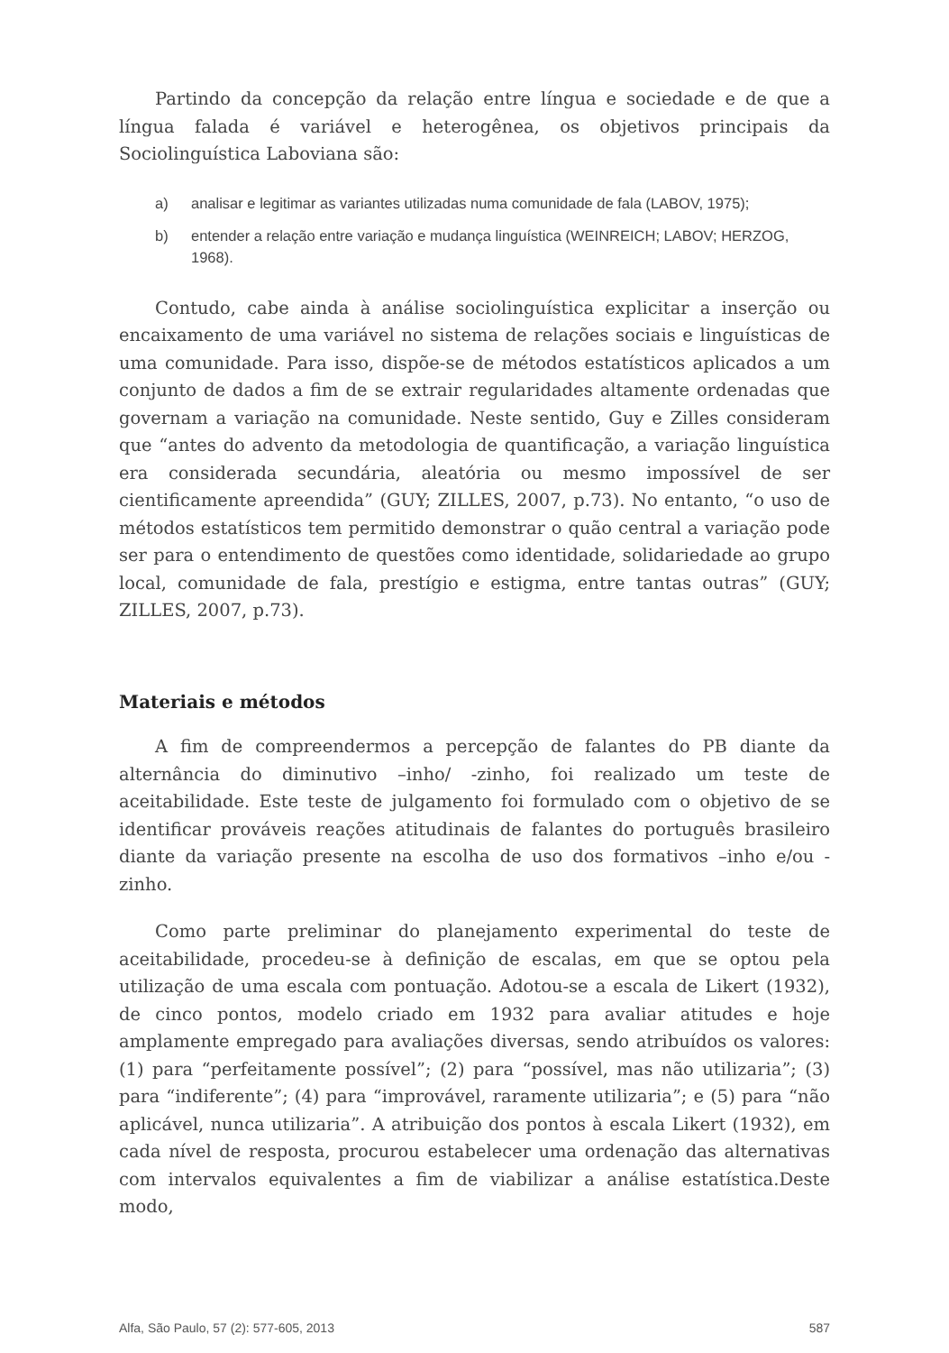Partindo da concepção da relação entre língua e sociedade e de que a língua falada é variável e heterogênea, os objetivos principais da Sociolinguística Laboviana são:
a) analisar e legitimar as variantes utilizadas numa comunidade de fala (LABOV, 1975);
b) entender a relação entre variação e mudança linguística (WEINREICH; LABOV; HERZOG, 1968).
Contudo, cabe ainda à análise sociolinguística explicitar a inserção ou encaixamento de uma variável no sistema de relações sociais e linguísticas de uma comunidade. Para isso, dispõe-se de métodos estatísticos aplicados a um conjunto de dados a fim de se extrair regularidades altamente ordenadas que governam a variação na comunidade. Neste sentido, Guy e Zilles consideram que “antes do advento da metodologia de quantificação, a variação linguística era considerada secundária, aleatória ou mesmo impossível de ser cientificamente apreendida” (GUY; ZILLES, 2007, p.73). No entanto, “o uso de métodos estatísticos tem permitido demonstrar o quão central a variação pode ser para o entendimento de questões como identidade, solidariedade ao grupo local, comunidade de fala, prestígio e estigma, entre tantas outras” (GUY; ZILLES, 2007, p.73).
Materiais e métodos
A fim de compreendermos a percepção de falantes do PB diante da alternância do diminutivo –inho/ -zinho, foi realizado um teste de aceitabilidade. Este teste de julgamento foi formulado com o objetivo de se identificar prováveis reações atitudinais de falantes do português brasileiro diante da variação presente na escolha de uso dos formativos –inho e/ou -zinho.
Como parte preliminar do planejamento experimental do teste de aceitabilidade, procedeu-se à definição de escalas, em que se optou pela utilização de uma escala com pontuação. Adotou-se a escala de Likert (1932), de cinco pontos, modelo criado em 1932 para avaliar atitudes e hoje amplamente empregado para avaliações diversas, sendo atribuídos os valores: (1) para “perfeitamente possível”; (2) para “possível, mas não utilizaria”; (3) para “indiferente”; (4) para “improvável, raramente utilizaria”; e (5) para “não aplicável, nunca utilizaria”. A atribuição dos pontos à escala Likert (1932), em cada nível de resposta, procurou estabelecer uma ordenação das alternativas com intervalos equivalentes a fim de viabilizar a análise estatística.Deste modo,
Alfa, São Paulo, 57 (2): 577-605, 2013 587